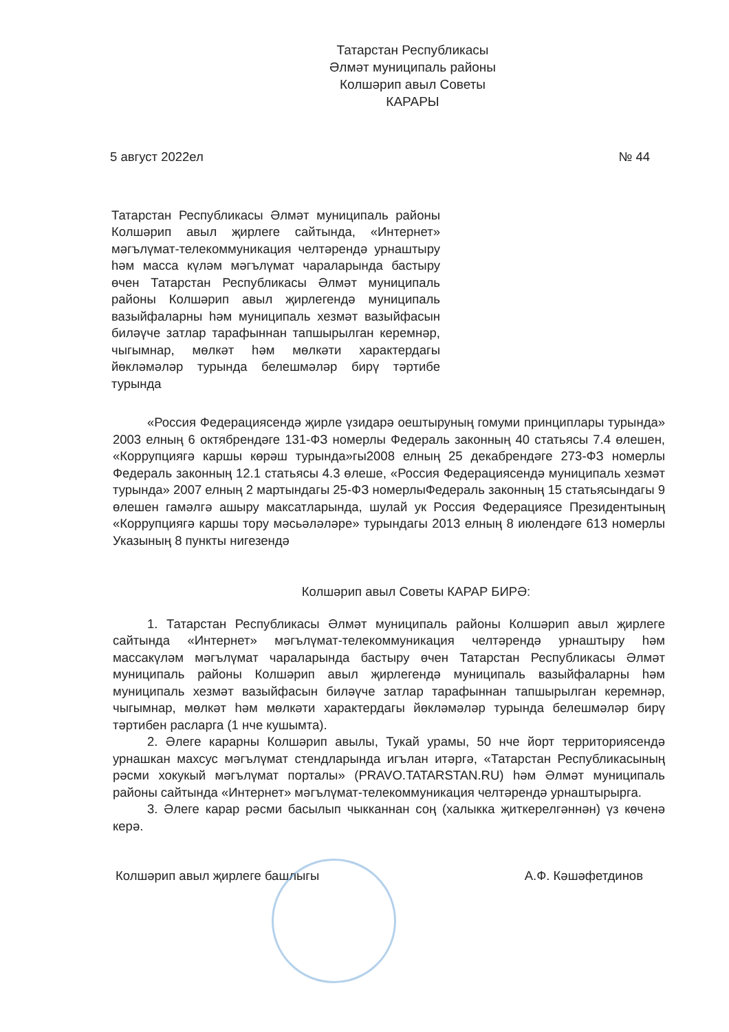Татарстан Республикасы
Әлмәт муниципаль районы
Колшәрип авыл Советы
КАРАРЫ
5 август 2022ел № 44
Татарстан Республикасы Әлмәт муниципаль районы Колшәрип авыл җирлеге сайтында, «Интернет» мәгълүмат-телекоммуникация челтәрендә урнаштыру һәм масса күләм мәгълүмат чараларында бастыру өчен Татарстан Республикасы Әлмәт муниципаль районы Колшәрип авыл җирлегендә муниципаль вазыйфаларны һәм муниципаль хезмәт вазыйфасын биләүче затлар тарафыннан тапшырылган керемнәр, чыгымнар, мөлкәт һәм мөлкәти характердагы йөкләмәләр турында белешмәләр бирү тәртибе турында
«Россия Федерациясендә җирле үзидарә оештыруның гомуми принциплары турында» 2003 елның 6 октябрендәге 131-ФЗ номерлы Федераль законның 40 статьясы 7.4 өлешен, «Коррупциягә каршы көрәш турында»гы2008 елның 25 декабрендәге 273-ФЗ номерлы Федераль законның 12.1 статьясы 4.3 өлеше, «Россия Федерациясендә муниципаль хезмәт турында» 2007 елның 2 мартындагы 25-ФЗ номерлыФедераль законның 15 статьясындагы 9 өлешен гамәлгә ашыру максатларында, шулай ук Россия Федерациясе Президентының «Коррупциягә каршы тору мәсьәләләре» турындагы 2013 елның 8 июлендәге 613 номерлы Указының 8 пункты нигезендә
Колшәрип авыл Советы КАРАР БИРӘ:
1. Татарстан Республикасы Әлмәт муниципаль районы Колшәрип авыл җирлеге сайтында «Интернет» мәгълүмат-телекоммуникация челтәрендә урнаштыру һәм массакүләм мәгълүмат чараларында бастыру өчен Татарстан Республикасы Әлмәт муниципаль районы Колшәрип авыл җирлегендә муниципаль вазыйфаларны һәм муниципаль хезмәт вазыйфасын биләүче затлар тарафыннан тапшырылган керемнәр, чыгымнар, мөлкәт һәм мөлкәти характердагы йөкләмәләр турында белешмәләр бирү тәртибен расларга (1 нче кушымта).
2. Әлеге карарны Колшәрип авылы, Тукай урамы, 50 нче йорт территориясендә урнашкан махсус мәгълүмат стендларында игълан итәргә, «Татарстан Республикасының рәсми хокукый мәгълүмат порталы» (PRAVO.TATARSTAN.RU) һәм Әлмәт муниципаль районы сайтында «Интернет» мәгълүмат-телекоммуникация челтәрендә урнаштырырга.
3. Әлеге карар рәсми басылып чыкканнан соң (халыкка җиткерелгәннән) үз көченә керә.
Колшәрип авыл җирлеге башлыгы А.Ф. Кәшәфетдинов